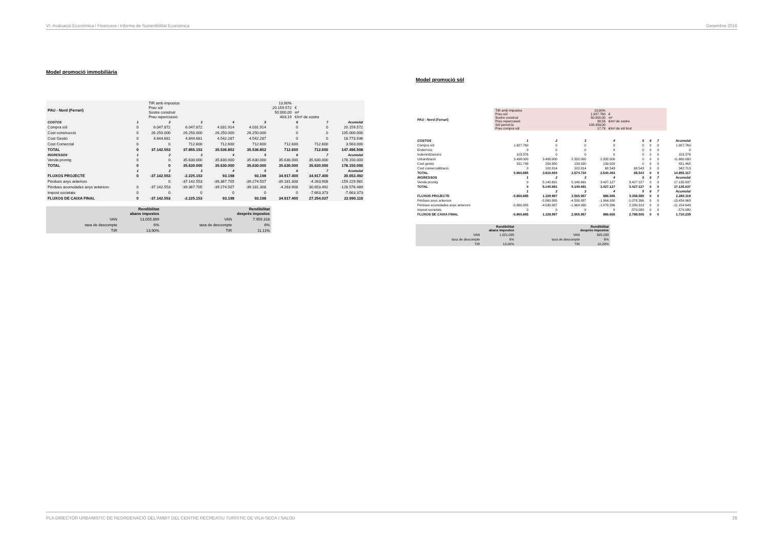VI. Avaluació Econòmica i Financera i Informe de Sostenibilitat Econòmica Desembre 2016
Model promoció immobiliària
| PAU - Nord (Ferrari) | TIR amb impostos Preu sòl Sostre construir Preu repercussió | 13,90% 20.159.572 50.000,00 403,19 | € m² €/m² de sostre |
| COSTOS | 1 | 2 | 3 | 4 | 5 | 6 | 7 | Acumulat |
| --- | --- | --- | --- | --- | --- | --- | --- | --- |
| Compra sòl | 0 | 6.047.872 | 6.047.872 | 4.031.914 | 4.031.914 | 0 | 0 | 20.159.572 |
| Cost construcció | 0 | 26.250.000 | 26.250.000 | 26.250.000 | 26.250.000 | 0 | 0 | 105.000.000 |
| Cost Gestió | 0 | 4.844.681 | 4.844.681 | 4.542.287 | 4.542.287 | 0 | 0 | 18.773.936 |
| Cost Comercial | 0 | 0 | 712.600 | 712.600 | 712.600 | 712.600 | 712.600 | 3.563.000 |
| TOTAL | 0 | 37.142.553 | 37.855.153 | 35.536.802 | 35.536.802 | 712.600 | 712.600 | 147.496.508 |
| INGRESSOS | 1 | 2 | 3 | 4 | 5 | 6 | 7 | Acumulat |
| Venda promig | 0 | 0 | 35.630.000 | 35.630.000 | 35.630.000 | 35.630.000 | 35.630.000 | 178.150.000 |
| TOTAL | 0 | 0 | 35.630.000 | 35.630.000 | 35.630.000 | 35.630.000 | 35.630.000 | 178.150.000 |
| | 1 | 2 | 3 | 4 | 5 | 6 | 7 | Acumulat |
| FLUXOS PROJECTE | 0 | -37.142.553 | -2.225.153 | 93.198 | 93.198 | 34.917.400 | 34.917.400 | 30.653.492 |
| Pèrdues anys anteriors | | 0 | -37.142.553 | -39.367.705 | -39.274.507 | -39.181.308 | -4.263.908 | -159.229.981 |
| Pèrdues acumulades anys anteriors | 0 | -37.142.553 | -39.367.705 | -39.274.507 | -39.181.308 | -4.263.908 | 30.653.492 | -128.576.489 |
| Impost societats | 0 | 0 | 0 | 0 | 0 | 0 | -7.663.373 | -7.663.373 |
| FLUXOS DE CAIXA FINAL | 0 | -37.142.553 | -2.225.153 | 93.198 | 93.198 | 34.917.400 | 27.254.027 | 22.990.119 |
| | Rendibilitat abans impostos | | | Rendibilitat després impostos | |
| | VAN | 13.055.899 | | VAN | 7.959.318 |
| | taxa de descompte | 6% | | taxa de descompte | 6% |
| | TIR | 13,90% | | TIR | 11,11% |
Model promoció sòl
| PAU - Nord (Ferrari) | TIR amb impostos Preu sòl Sostre construir Preu repercussió Sòl parcel.la Preu compra sòl | 13,00% 1.927.760 50.000,00 38,56 108.339,00 17,79 | € m² €/m² de sostre €/m² de sòl brut |
| COSTOS | 1 | 2 | 3 | 4 | 5 | 6 | 7 | Acumulat |
| --- | --- | --- | --- | --- | --- | --- | --- | --- |
| Compra sòl | 1.927.760 | 0 | 0 | 0 | 0 | 0 | 0 | 1.927.760 |
| Enderrocs | 0 | 0 | 0 | 0 | 0 | 0 | 0 | 0 |
| Indemnitzacions | 103.376 | 0 | 0 | 0 | 0 | 0 | 0 | 103.376 |
| Urbanització | 3.498.000 | 3.498.000 | 2.332.000 | 2.332.000 | 0 | 0 | 0 | 11.660.000 |
| Cost gestió | 331.748 | 209.880 | 139.920 | 139.920 | 0 | 0 | 0 | 821.468 |
| Cost comercialització | 0 | 102.814 | 102.814 | 68.543 | 68.543 | 0 | 0 | 342.713 |
| TOTAL | 5.860.885 | 3.810.694 | 2.574.734 | 2.540.463 | 68.543 | 0 | 0 | 14.855.317 |
| INGRESSOS | 1 | 2 | 3 | 4 | 5 | 6 | 7 | Acumulat |
| Venda promig | 0 | 5.140.691 | 5.140.691 | 3.427.127 | 3.427.127 | 0 | 0 | 17.135.637 |
| TOTAL | 0 | 5.140.691 | 5.140.691 | 3.427.127 | 3.427.127 | 0 | 0 | 17.135.637 |
| | 1 | 2 | 3 | 4 | 5 | 6 | 7 | Acumulat |
| FLUXOS PROJECTE | -5.860.885 | 1.329.997 | 2.565.957 | 886.665 | 3.358.585 | 0 | 0 | 2.280.319 |
| Pèrdues anys anteriors | | -5.860.885 | -4.530.887 | -1.964.930 | -1.078.266 | 0 | 0 | -13.434.968 |
| Pèrdues acumulades anys anteriors | -5.860.885 | -4.530.887 | -1.964.930 | -1.078.266 | 2.280.319 | 0 | 0 | -11.154.649 |
| Impost societats | 0 | 0 | 0 | 0 | -570.080 | 0 | 0 | -570.080 |
| FLUXOS DE CAIXA FINAL | -5.860.885 | 1.329.997 | 2.565.957 | 886.665 | 2.788.505 | 0 | 0 | 1.710.239 |
| | Rendibilitat abans impostos | | | Rendibilitat després impostos | |
| | VAN | 1.021.035 | | VAN | 595.038 |
| | taxa de descompte | 6% | | taxa de descompte | 6% |
| | TIR | 13,00% | | TIR | 10,29% |
PLA DIRECTOR URBANÍSTIC DE REORDENACIÓ DEL'ÀMBIT DEL CENTRE RECREATIU TURÍSTIC DE VILA-SECA I SALOU 26